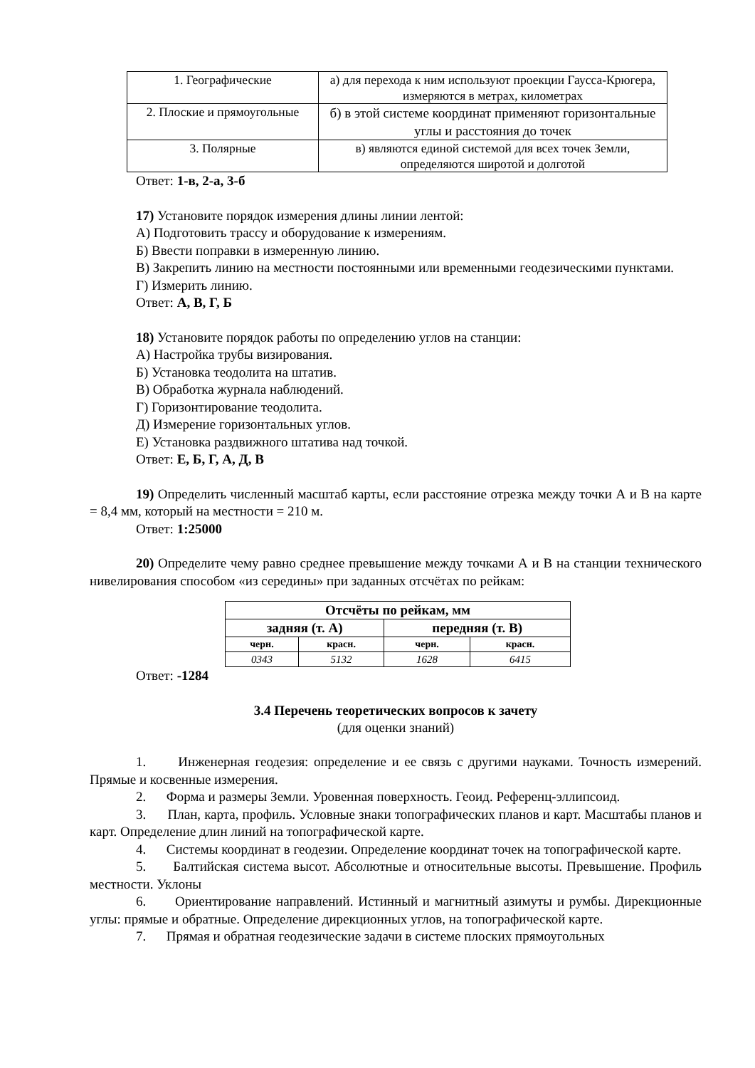| 1. Географические | а) для перехода к ним используют проекции Гаусса-Крюгера, измеряются в метрах, километрах |
| 2. Плоские и прямоугольные | б) в этой системе координат применяют горизонтальные углы и расстояния до точек |
| 3. Полярные | в) являются единой системой для всех точек Земли, определяются широтой и долготой |
Ответ: 1-в, 2-а, 3-б
17) Установите порядок измерения длины линии лентой:
А) Подготовить трассу и оборудование к измерениям.
Б) Ввести поправки в измеренную линию.
В) Закрепить линию на местности постоянными или временными геодезическими пунктами.
Г) Измерить линию.
Ответ: А, В, Г, Б
18) Установите порядок работы по определению углов на станции:
А) Настройка трубы визирования.
Б) Установка теодолита на штатив.
В) Обработка журнала наблюдений.
Г) Горизонтирование теодолита.
Д) Измерение горизонтальных углов.
Е) Установка раздвижного штатива над точкой.
Ответ: Е, Б, Г, А, Д, В
19) Определить численный масштаб карты, если расстояние отрезка между точки А и В на карте = 8,4 мм, который на местности = 210 м.
Ответ: 1:25000
20) Определите чему равно среднее превышение между точками А и В на станции технического нивелирования способом «из середины» при заданных отсчётах по рейкам:
| Отсчёты по рейкам, мм | | | |
| --- | --- | --- | --- |
| задняя (т. А) | | передняя (т. В) | |
| черн. | красн. | черн. | красн. |
| 0343 | 5132 | 1628 | 6415 |
Ответ: -1284
3.4 Перечень теоретических вопросов к зачету
(для оценки знаний)
1. Инженерная геодезия: определение и ее связь с другими науками. Точность измерений. Прямые и косвенные измерения.
2. Форма и размеры Земли. Уровенная поверхность. Геоид. Референц-эллипсоид.
3. План, карта, профиль. Условные знаки топографических планов и карт. Масштабы планов и карт. Определение длин линий на топографической карте.
4. Системы координат в геодезии. Определение координат точек на топографической карте.
5. Балтийская система высот. Абсолютные и относительные высоты. Превышение. Профиль местности. Уклоны
6. Ориентирование направлений. Истинный и магнитный азимуты и румбы. Дирекционные углы: прямые и обратные. Определение дирекционных углов, на топографической карте.
7. Прямая и обратная геодезические задачи в системе плоских прямоугольных